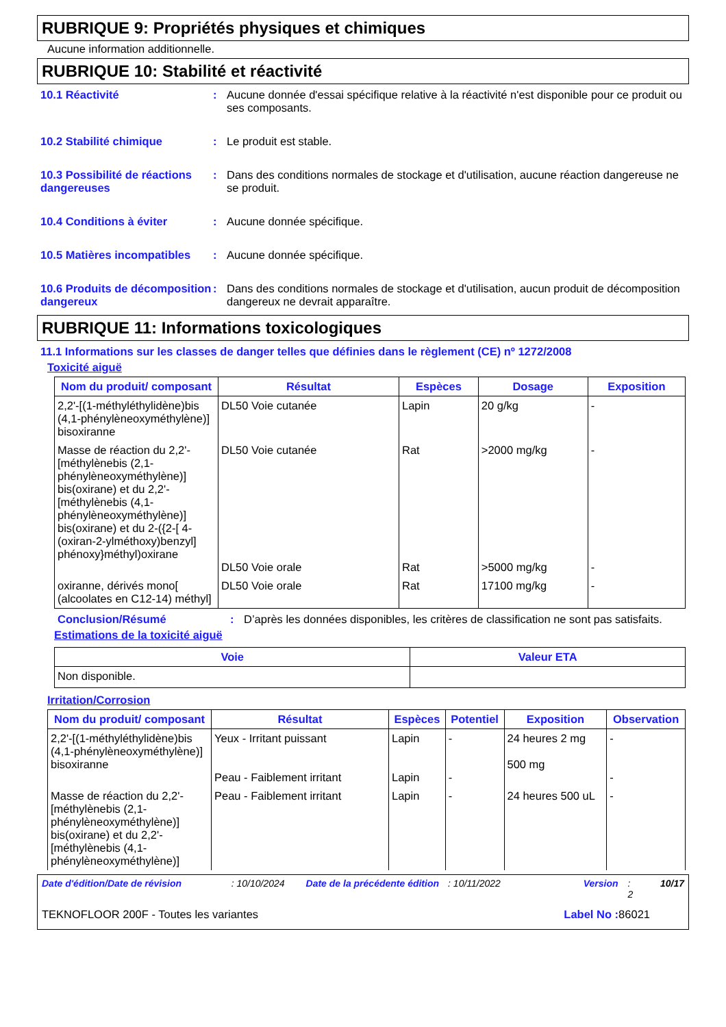RUBRIQUE 9: Propriétés physiques et chimiques
Aucune information additionnelle.
RUBRIQUE 10: Stabilité et réactivité
10.1 Réactivité : Aucune donnée d'essai spécifique relative à la réactivité n'est disponible pour ce produit ou ses composants.
10.2 Stabilité chimique : Le produit est stable.
10.3 Possibilité de réactions dangereuses
: Dans des conditions normales de stockage et d'utilisation, aucune réaction dangereuse ne se produit.
10.4 Conditions à éviter : Aucune donnée spécifique.
10.5 Matières incompatibles
: Aucune donnée spécifique.
10.6 Produits de décomposition dangereux
: Dans des conditions normales de stockage et d'utilisation, aucun produit de décomposition dangereux ne devrait apparaître.
RUBRIQUE 11: Informations toxicologiques
11.1 Informations sur les classes de danger telles que définies dans le règlement (CE) nº 1272/2008
Toxicité aiguë
| Nom du produit/ composant | Résultat | Espèces | Dosage | Exposition |
| --- | --- | --- | --- | --- |
| 2,2'-[(1-méthyléthylidène)bis (4,1-phénylèneoxyméthylène)] bisoxiranne | DL50 Voie cutanée | Lapin | 20 g/kg | - |
| Masse de réaction du 2,2'-[méthylènebis (2,1-phénylèneoxyméthylène)] bis(oxirane) et du 2,2'-[méthylènebis (4,1-phénylèneoxyméthylène)] bis(oxirane) et du 2-({2-[ 4-(oxiran-2-ylméthoxy)benzyl] phénoxy}méthyl)oxirane | DL50 Voie cutanée DL50 Voie orale | Rat Rat | >2000 mg/kg >5000 mg/kg | - - |
| oxiranne, dérivés mono[ (alcoolates en C12-14) méthyl] | DL50 Voie orale | Rat | 17100 mg/kg | - |
Conclusion/Résumé : D’après les données disponibles, les critères de classification ne sont pas satisfaits.
Estimations de la toxicité aiguë
| Voie | Valeur ETA |
| --- | --- |
| Non disponible. | |
Irritation/Corrosion
| Nom du produit/ composant | Résultat | Espèces | Potentiel | Exposition | Observation |
| --- | --- | --- | --- | --- | --- |
| 2,2'-[(1-méthyléthylidène)bis (4,1-phénylèneoxyméthylène)] bisoxiranne | Yeux - Irritant puissant Peau - Faiblement irritant | Lapin Lapin | - - | 24 heures 2 mg 500 mg | - - |
| Masse de réaction du 2,2'-[méthylènebis (2,1-phénylèneoxyméthylène)] bis(oxirane) et du 2,2'-[méthylènebis (4,1-phénylèneoxyméthylène)] | Peau - Faiblement irritant | Lapin | - | 24 heures 500 uL | - |
Date d'édition/Date de révision: 10/10/2024 Date de la précédente édition: 10/11/2022 Version: 2 10/17
TEKNOFLOOR 200F - Toutes les variantes Label No : 86021